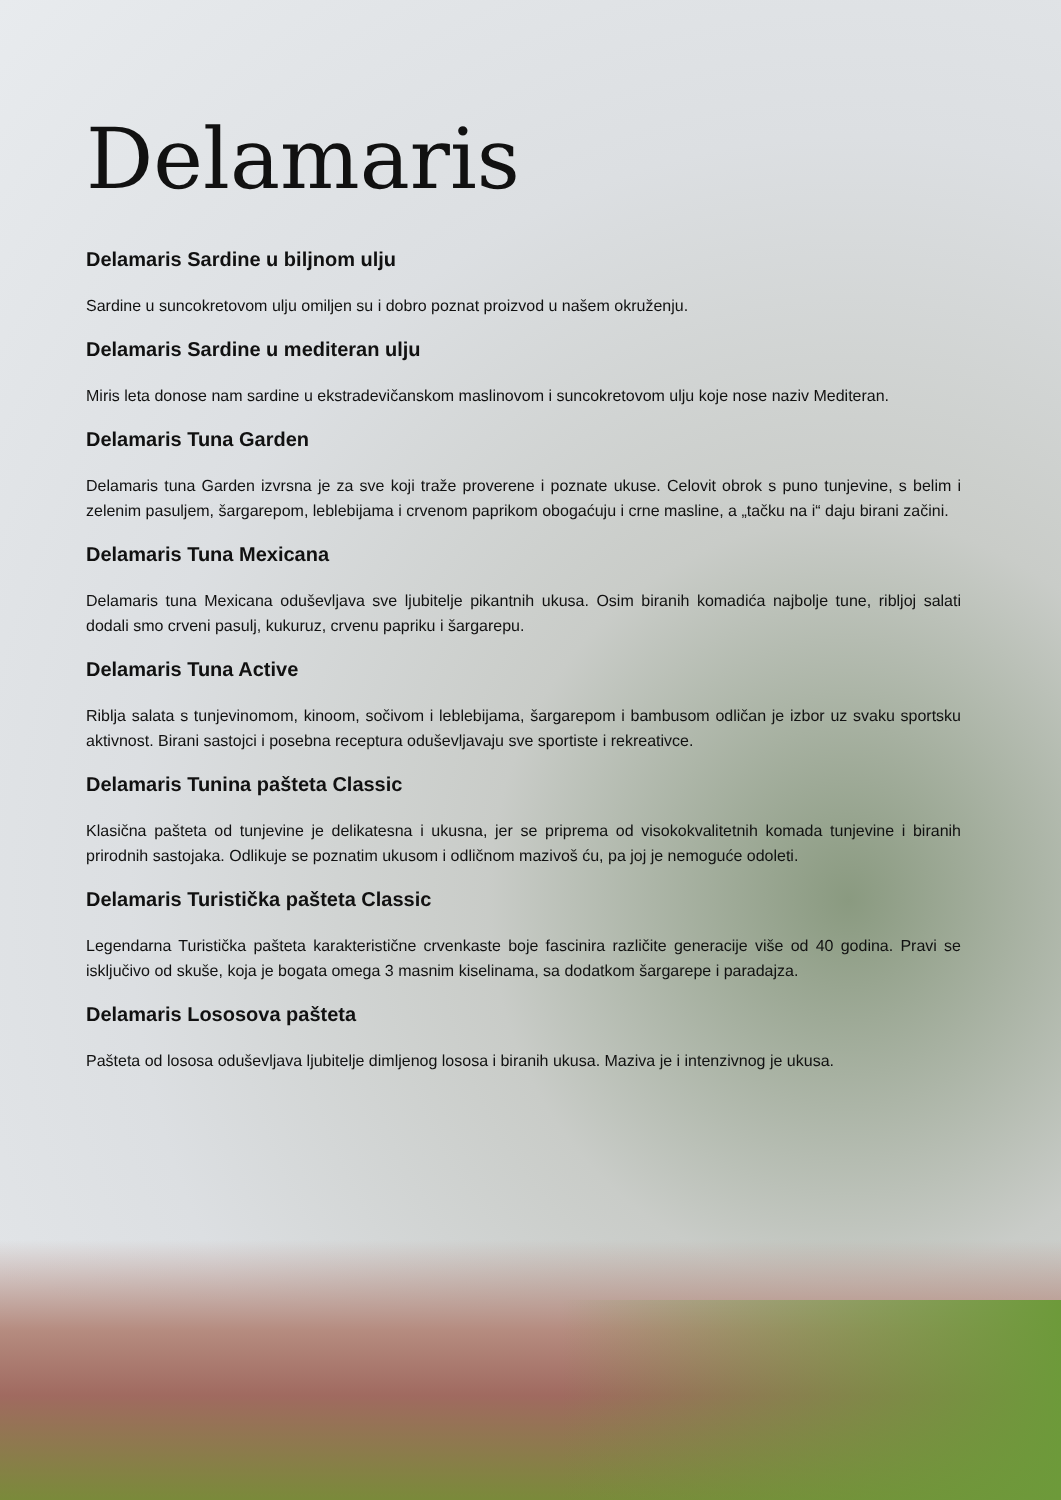Delamaris
Delamaris Sardine u biljnom ulju
Sardine u suncokretovom ulju omiljen su i dobro poznat proizvod u našem okruženju.
Delamaris Sardine u mediteran ulju
Miris leta donose nam sardine u ekstradevičanskom maslinovom i suncokretovom ulju koje nose naziv Mediteran.
Delamaris Tuna Garden
Delamaris tuna Garden izvrsna je za sve koji traže proverene i poznate ukuse. Celovit obrok s puno tunjevine, s belim i zelenim pasuljem, šargarepom, leblebijama i crvenom paprikom obogaćuju i crne masline, a „tačku na i“ daju birani začini.
Delamaris Tuna Mexicana
Delamaris tuna Mexicana oduševljava sve ljubitelje pikantnih ukusa. Osim biranih komadića najbolje tune, ribljoj salati dodali smo crveni pasulj, kukuruz, crvenu papriku i šargarepu.
Delamaris Tuna Active
Riblja salata s tunjevinomom, kinoom, sočivom i leblebijama, šargarepom i bambusom odličan je izbor uz svaku sportsku aktivnost. Birani sastojci i posebna receptura oduševljavaju sve sportiste i rekreativce.
Delamaris Tunina pašteta Classic
Klasična pašteta od tunjevine je delikatesna i ukusna, jer se priprema od visokokvalitetnih komada tunjevine i biranih prirodnih sastojaka. Odlikuje se poznatim ukusom i odličnom mazivoš ću, pa joj je nemoguće odoleti.
Delamaris Turistička pašteta Classic
Legendarna Turistička pašteta karakteristične crvenkaste boje fascinira različite generacije više od 40 godina. Pravi se isključivo od skuše, koja je bogata omega 3 masnim kiselinama, sa dodatkom šargarepe i paradajza.
Delamaris Lososova pašteta
Pašteta od lososa oduševljava ljubitelje dimljenog lososa i biranih ukusa. Maziva je i intenzivnog je ukusa.